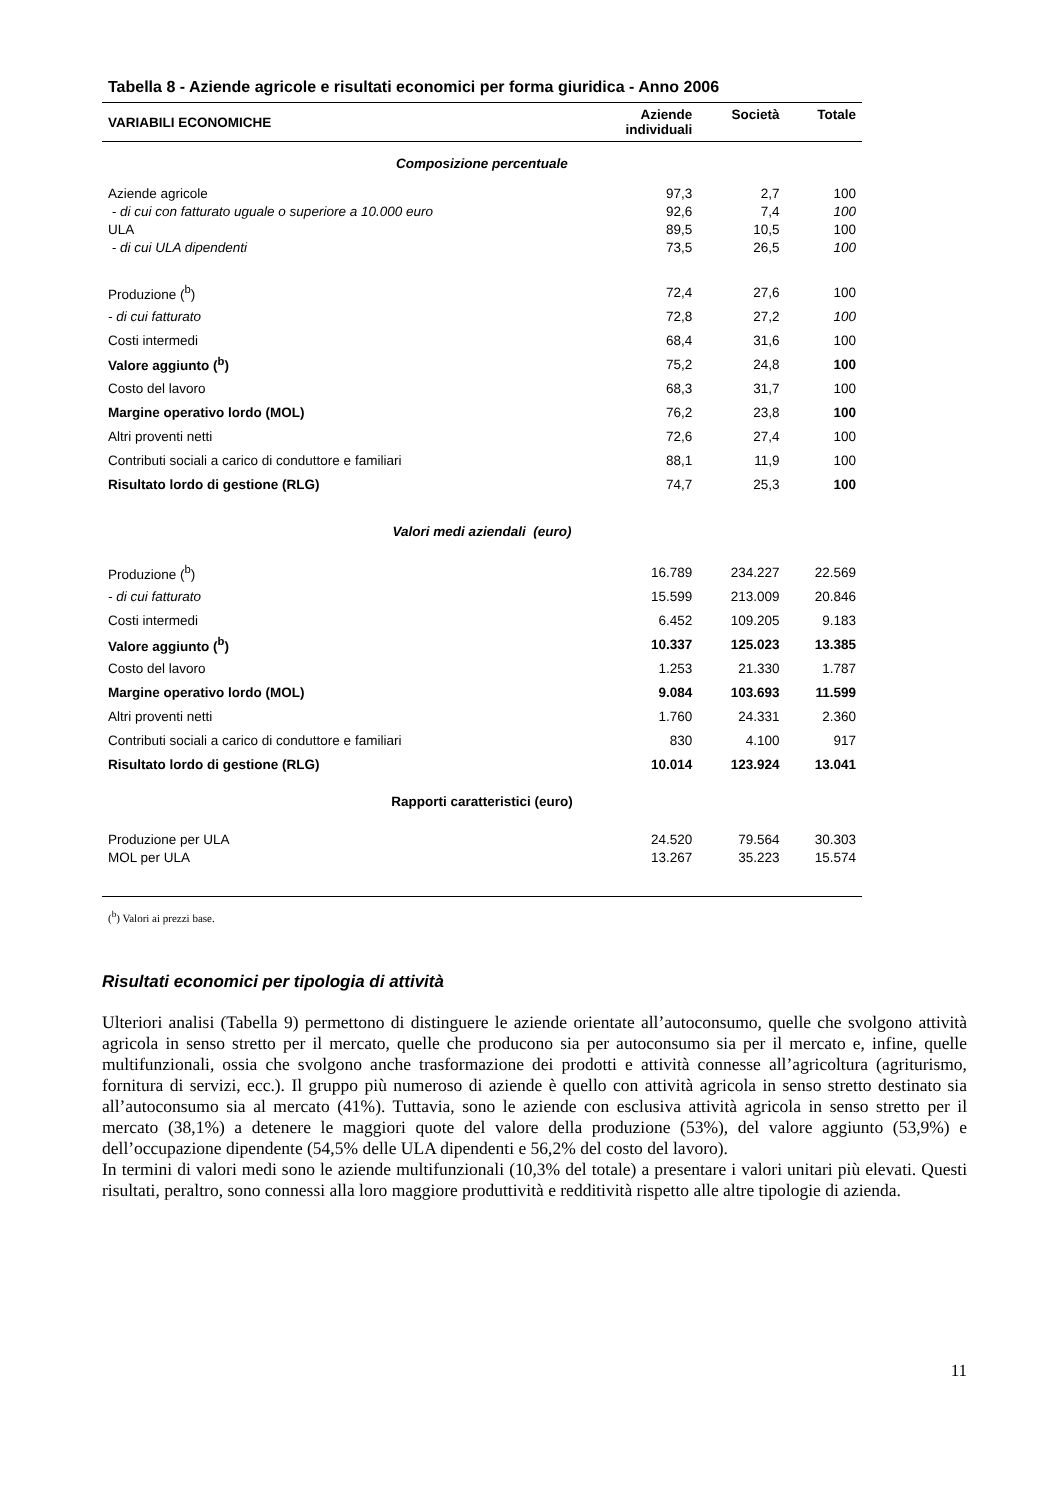Tabella 8 - Aziende agricole e risultati economici per forma giuridica - Anno 2006
| VARIABILI ECONOMICHE | Aziende individuali | Società | Totale |
| --- | --- | --- | --- |
| Composizione percentuale | | | |
| Aziende agricole | 97,3 | 2,7 | 100 |
| - di cui con fatturato uguale o superiore a 10.000 euro | 92,6 | 7,4 | 100 |
| ULA | 89,5 | 10,5 | 100 |
| - di cui ULA dipendenti | 73,5 | 26,5 | 100 |
| Produzione (<sup>b</sup>) | 72,4 | 27,6 | 100 |
| - di cui fatturato | 72,8 | 27,2 | 100 |
| Costi intermedi | 68,4 | 31,6 | 100 |
| Valore aggiunto (<sup>b</sup>) | 75,2 | 24,8 | 100 |
| Costo del lavoro | 68,3 | 31,7 | 100 |
| Margine operativo lordo (MOL) | 76,2 | 23,8 | 100 |
| Altri proventi netti | 72,6 | 27,4 | 100 |
| Contributi sociali a carico di conduttore e familiari | 88,1 | 11,9 | 100 |
| Risultato lordo di gestione (RLG) | 74,7 | 25,3 | 100 |
| Valori medi aziendali (euro) | | | |
| Produzione (<sup>b</sup>) | 16.789 | 234.227 | 22.569 |
| - di cui fatturato | 15.599 | 213.009 | 20.846 |
| Costi intermedi | 6.452 | 109.205 | 9.183 |
| Valore aggiunto (<sup>b</sup>) | 10.337 | 125.023 | 13.385 |
| Costo del lavoro | 1.253 | 21.330 | 1.787 |
| Margine operativo lordo (MOL) | 9.084 | 103.693 | 11.599 |
| Altri proventi netti | 1.760 | 24.331 | 2.360 |
| Contributi sociali a carico di conduttore e familiari | 830 | 4.100 | 917 |
| Risultato lordo di gestione (RLG) | 10.014 | 123.924 | 13.041 |
| Rapporti caratteristici (euro) | | | |
| Produzione per ULA | 24.520 | 79.564 | 30.303 |
| MOL per ULA | 13.267 | 35.223 | 15.574 |
(<sup>b</sup>) Valori ai prezzi base.
Risultati economici per tipologia di attività
Ulteriori analisi (Tabella 9) permettono di distinguere le aziende orientate all’autoconsumo, quelle che svolgono attività agricola in senso stretto per il mercato, quelle che producono sia per autoconsumo sia per il mercato e, infine, quelle multifunzionali, ossia che svolgono anche trasformazione dei prodotti e attività connesse all’agricoltura (agriturismo, fornitura di servizi, ecc.). Il gruppo più numeroso di aziende è quello con attività agricola in senso stretto destinato sia all’autoconsumo sia al mercato (41%). Tuttavia, sono le aziende con esclusiva attività agricola in senso stretto per il mercato (38,1%) a detenere le maggiori quote del valore della produzione (53%), del valore aggiunto (53,9%) e dell’occupazione dipendente (54,5% delle ULA dipendenti e 56,2% del costo del lavoro).
In termini di valori medi sono le aziende multifunzionali (10,3% del totale) a presentare i valori unitari più elevati. Questi risultati, peraltro, sono connessi alla loro maggiore produttività e redditività rispetto alle altre tipologie di azienda.
11